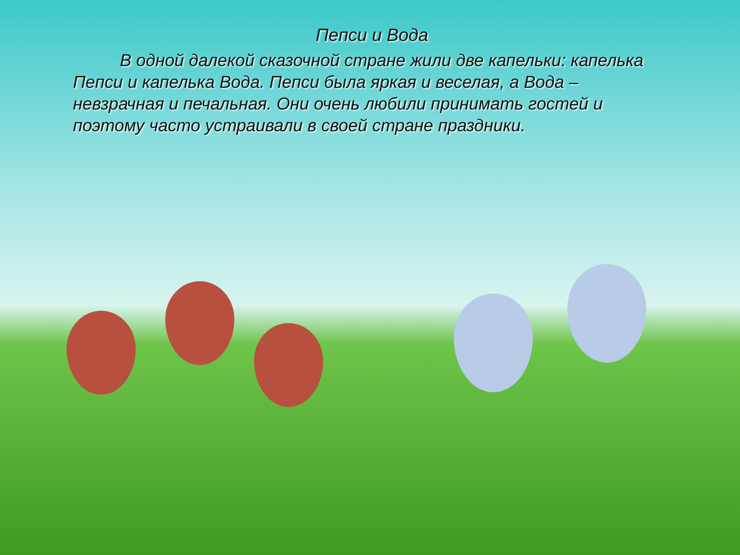Пепси и Вода
В одной далекой сказочной стране жили две капельки: капелька Пепси и капелька Вода. Пепси была яркая и веселая, а Вода – невзрачная и печальная. Они очень любили принимать гостей и поэтому часто устраивали в своей стране праздники.